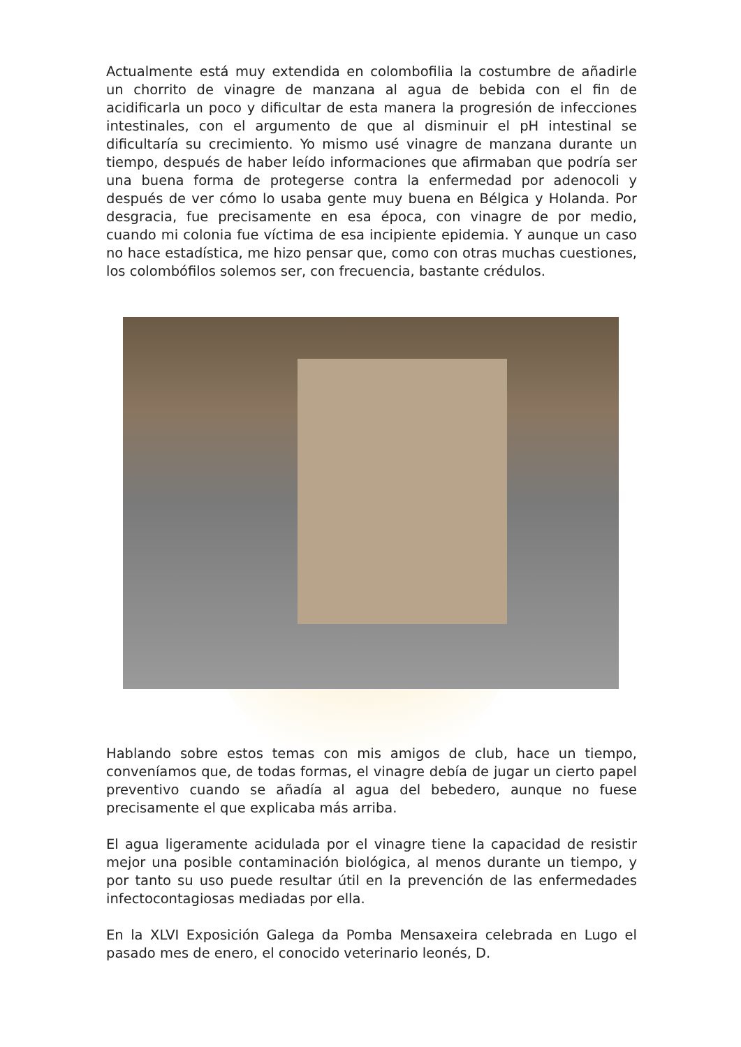Actualmente está muy extendida en colombofilia la costumbre de añadirle un chorrito de vinagre de manzana al agua de bebida con el fin de acidificarla un poco y dificultar de esta manera la progresión de infecciones intestinales, con el argumento de que al disminuir el pH intestinal se dificultaría su crecimiento. Yo mismo usé vinagre de manzana durante un tiempo, después de haber leído informaciones que afirmaban que podría ser una buena forma de protegerse contra la enfermedad por adenocoli y después de ver cómo lo usaba gente muy buena en Bélgica y Holanda. Por desgracia, fue precisamente en esa época, con vinagre de por medio, cuando mi colonia fue víctima de esa incipiente epidemia. Y aunque un caso no hace estadística, me hizo pensar que, como con otras muchas cuestiones, los colombófilos solemos ser, con frecuencia, bastante crédulos.
Hablando sobre estos temas con mis amigos de club, hace un tiempo, conveníamos que, de todas formas, el vinagre debía de jugar un cierto papel preventivo cuando se añadía al agua del bebedero, aunque no fuese precisamente el que explicaba más arriba.
El agua ligeramente acidulada por el vinagre tiene la capacidad de resistir mejor una posible contaminación biológica, al menos durante un tiempo, y por tanto su uso puede resultar útil en la prevención de las enfermedades infectocontagiosas mediadas por ella.
En la XLVI Exposición Galega da Pomba Mensaxeira celebrada en Lugo el pasado mes de enero, el conocido veterinario leonés, D.